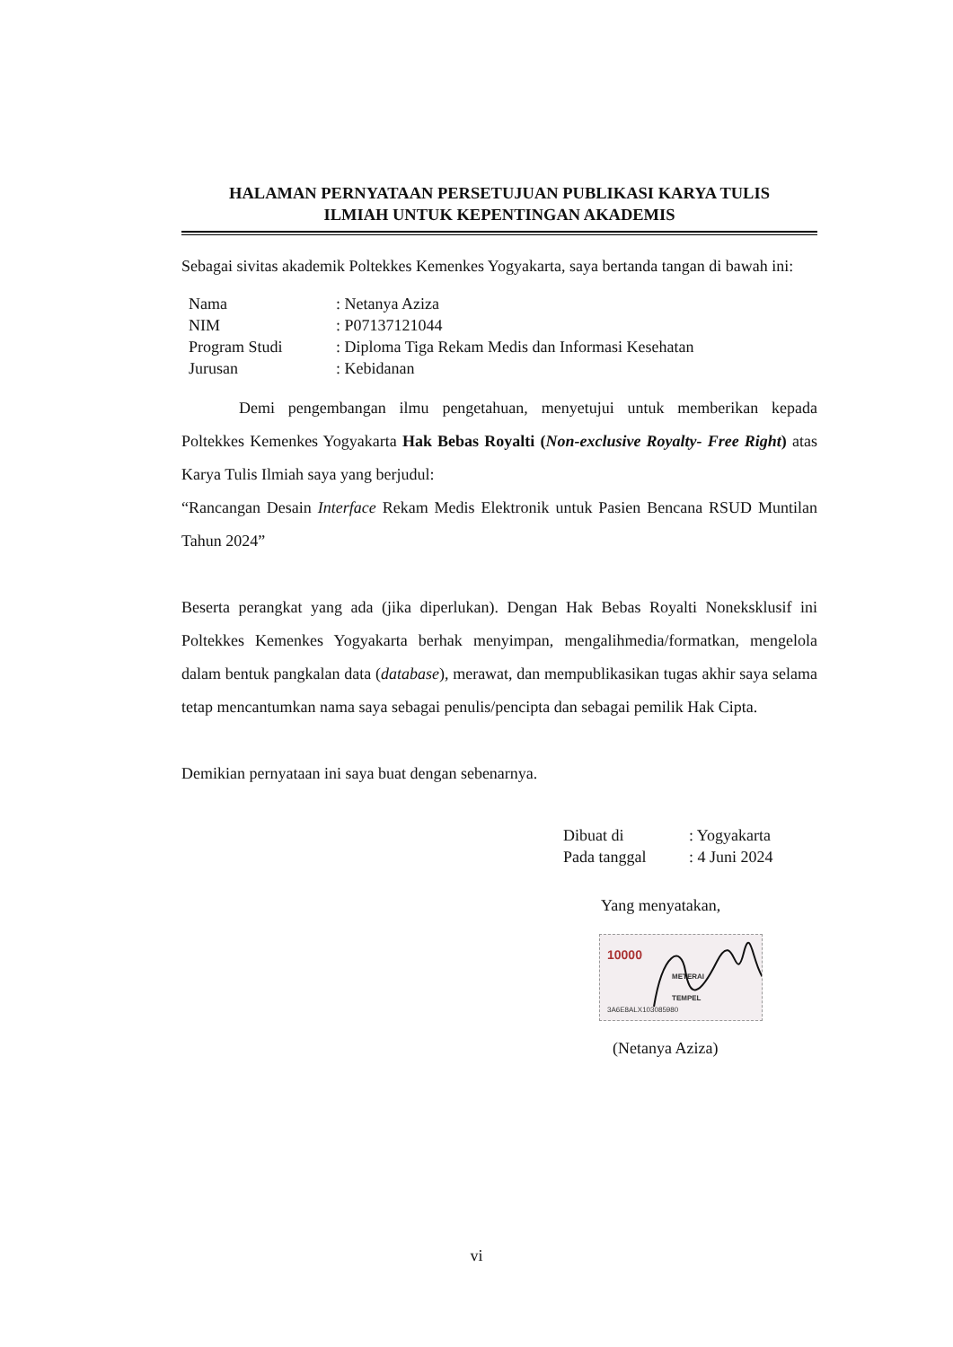HALAMAN PERNYATAAN PERSETUJUAN PUBLIKASI KARYA TULIS
ILMIAH UNTUK KEPENTINGAN AKADEMIS
Sebagai sivitas akademik Poltekkes Kemenkes Yogyakarta, saya bertanda tangan di bawah ini:
| Nama | : Netanya Aziza |
| NIM | : P07137121044 |
| Program Studi | : Diploma Tiga Rekam Medis dan Informasi Kesehatan |
| Jurusan | : Kebidanan |
Demi pengembangan ilmu pengetahuan, menyetujui untuk memberikan kepada Poltekkes Kemenkes Yogyakarta Hak Bebas Royalti (Non-exclusive Royalty- Free Right) atas Karya Tulis Ilmiah saya yang berjudul:
“Rancangan Desain Interface Rekam Medis Elektronik untuk Pasien Bencana RSUD Muntilan Tahun 2024”
Beserta perangkat yang ada (jika diperlukan). Dengan Hak Bebas Royalti Noneksklusif ini Poltekkes Kemenkes Yogyakarta berhak menyimpan, mengalihmedia/formatkan, mengelola dalam bentuk pangkalan data (database), merawat, dan mempublikasikan tugas akhir saya selama tetap mencantumkan nama saya sebagai penulis/pencipta dan sebagai pemilik Hak Cipta.
Demikian pernyataan ini saya buat dengan sebenarnya.
| Dibuat di | : Yogyakarta |
| Pada tanggal | : 4 Juni 2024 |
Yang menyatakan,
10000
METERAI
TEMPEL
3A6E8ALX103085980
(Netanya Aziza)
vi